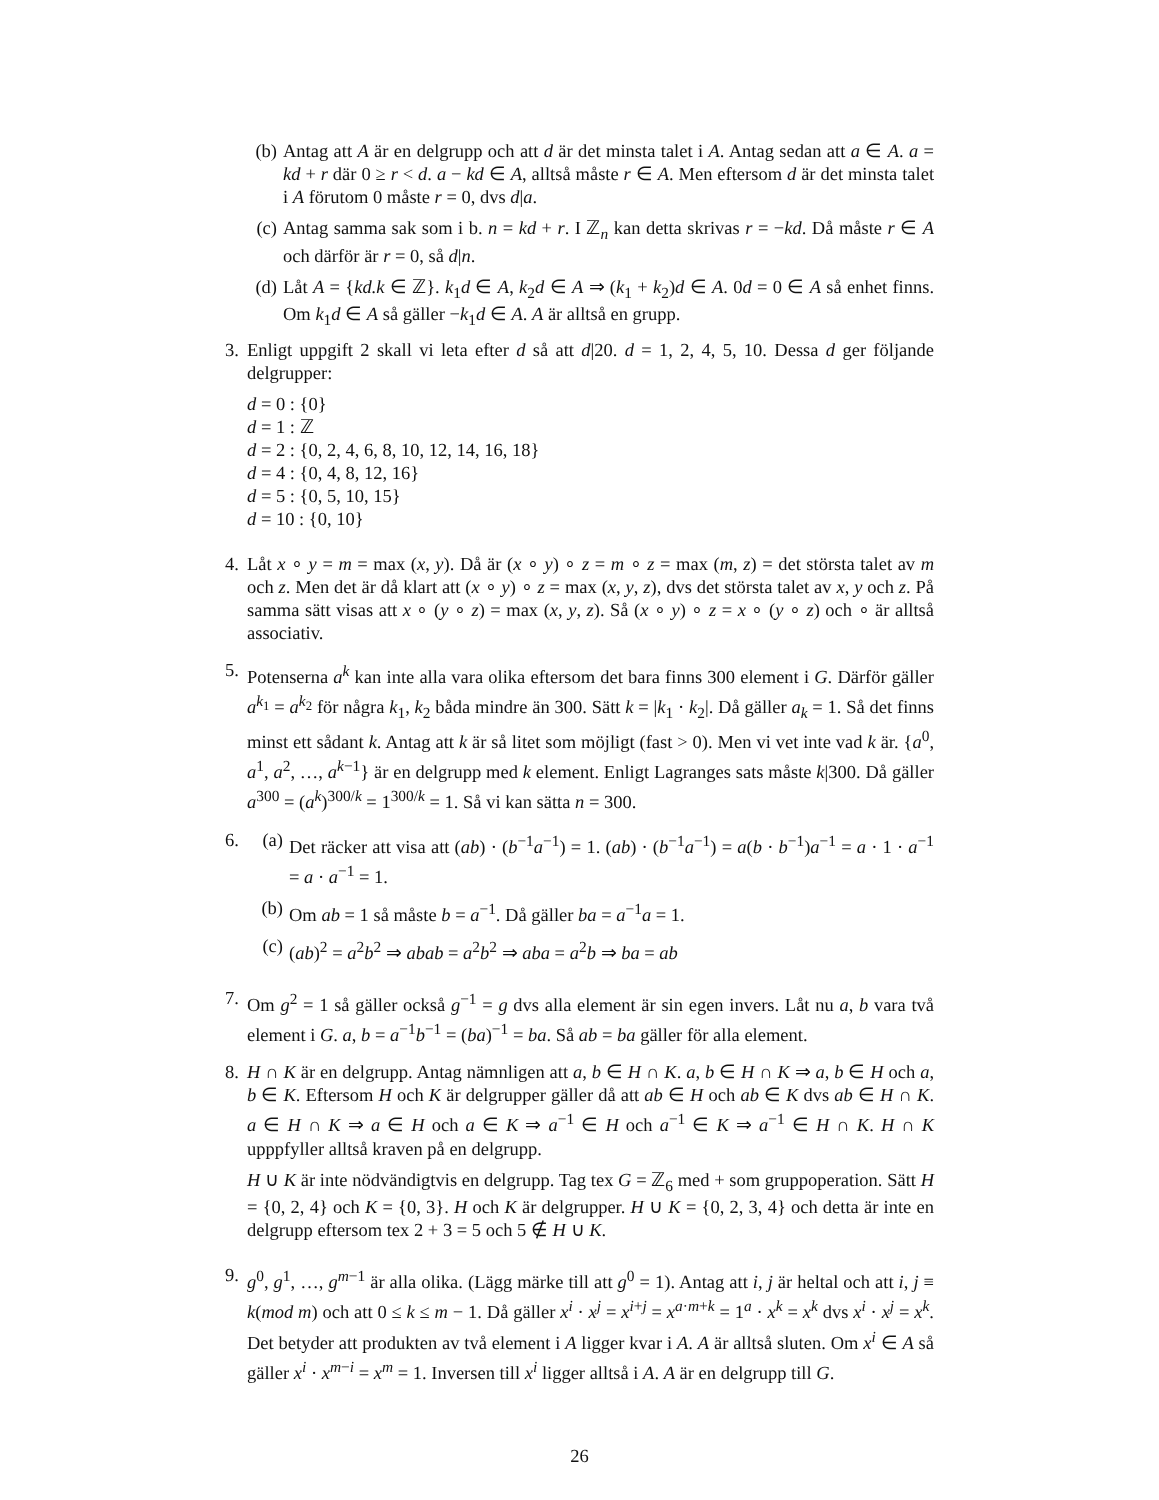(b) Antag att A är en delgrupp och att d är det minsta talet i A. Antag sedan att a ∈ A. a = kd + r där 0 ≥ r < d. a − kd ∈ A, alltså måste r ∈ A. Men eftersom d är det minsta talet i A förutom 0 måste r = 0, dvs d|a.
(c) Antag samma sak som i b. n = kd + r. I ℤ<sub>n</sub> kan detta skrivas r = −kd. Då måste r ∈ A och därför är r = 0, så d|n.
(d) Låt A = {kd.k ∈ ℤ}. k<sub>1</sub>d ∈ A, k<sub>2</sub>d ∈ A ⇒ (k<sub>1</sub> + k<sub>2</sub>)d ∈ A. 0d = 0 ∈ A så enhet finns. Om k<sub>1</sub>d ∈ A så gäller −k<sub>1</sub>d ∈ A. A är alltså en grupp.
3.
Enligt uppgift 2 skall vi leta efter d så att d|20. d = 1, 2, 4, 5, 10. Dessa d ger följande delgrupper:
d = 0 : {0}
d = 1 : ℤ
d = 2 : {0, 2, 4, 6, 8, 10, 12, 14, 16, 18}
d = 4 : {0, 4, 8, 12, 16}
d = 5 : {0, 5, 10, 15}
d = 10 : {0, 10}
4.
Låt x ∘ y = m = max (x, y). Då är (x ∘ y) ∘ z = m ∘ z = max (m, z) = det största talet av m och z. Men det är då klart att (x ∘ y) ∘ z = max (x, y, z), dvs det största talet av x, y och z. På samma sätt visas att x ∘ (y ∘ z) = max (x, y, z). Så (x ∘ y) ∘ z = x ∘ (y ∘ z) och ∘ är alltså associativ.
5.
Potenserna a<sup>k</sup> kan inte alla vara olika eftersom det bara finns 300 element i G. Därför gäller a<sup>k<sub>1</sub></sup> = a<sup>k<sub>2</sub></sup> för några k<sub>1</sub>, k<sub>2</sub> båda mindre än 300. Sätt k = |k<sub>1</sub> · k<sub>2</sub>|. Då gäller a<sub>k</sub> = 1. Så det finns minst ett sådant k. Antag att k är så litet som möjligt (fast > 0). Men vi vet inte vad k är. {a<sup>0</sup>, a<sup>1</sup>, a<sup>2</sup>, …, a<sup>k−1</sup>} är en delgrupp med k element. Enligt Lagranges sats måste k|300. Då gäller a<sup>300</sup> = (a<sup>k</sup>)<sup>300/k</sup> = 1<sup>300/k</sup> = 1. Så vi kan sätta n = 300.
6.
(a) Det räcker att visa att (ab) · (b<sup>−1</sup>a<sup>−1</sup>) = 1. (ab) · (b<sup>−1</sup>a<sup>−1</sup>) = a(b · b<sup>−1</sup>)a<sup>−1</sup> = a · 1 · a<sup>−1</sup> = a · a<sup>−1</sup> = 1.
(b) Om ab = 1 så måste b = a<sup>−1</sup>. Då gäller ba = a<sup>−1</sup>a = 1.
(c) (ab)<sup>2</sup> = a<sup>2</sup>b<sup>2</sup> ⇒ abab = a<sup>2</sup>b<sup>2</sup> ⇒ aba = a<sup>2</sup>b ⇒ ba = ab
7.
Om g<sup>2</sup> = 1 så gäller också g<sup>−1</sup> = g dvs alla element är sin egen invers. Låt nu a, b vara två element i G. a, b = a<sup>−1</sup>b<sup>−1</sup> = (ba)<sup>−1</sup> = ba. Så ab = ba gäller för alla element.
8.
H ∩ K är en delgrupp. Antag nämnligen att a, b ∈ H ∩ K. a, b ∈ H ∩ K ⇒ a, b ∈ H och a, b ∈ K. Eftersom H och K är delgrupper gäller då att ab ∈ H och ab ∈ K dvs ab ∈ H ∩ K. a ∈ H ∩ K ⇒ a ∈ H och a ∈ K ⇒ a<sup>−1</sup> ∈ H och a<sup>−1</sup> ∈ K ⇒ a<sup>−1</sup> ∈ H ∩ K. H ∩ K upppfyller alltså kraven på en delgrupp.
H ∪ K är inte nödvändigtvis en delgrupp. Tag tex G = ℤ<sub>6</sub> med + som gruppoperation. Sätt H = {0, 2, 4} och K = {0, 3}. H och K är delgrupper. H ∪ K = {0, 2, 3, 4} och detta är inte en delgrupp eftersom tex 2 + 3 = 5 och 5 ∉ H ∪ K.
9.
g<sup>0</sup>, g<sup>1</sup>, …, g<sup>m−1</sup> är alla olika. (Lägg märke till att g<sup>0</sup> = 1). Antag att i, j är heltal och att i, j ≡ k(mod m) och att 0 ≤ k ≤ m − 1. Då gäller x<sup>i</sup> · x<sup>j</sup> = x<sup>i+j</sup> = x<sup>a·m+k</sup> = 1<sup>a</sup> · x<sup>k</sup> = x<sup>k</sup> dvs x<sup>i</sup> · x<sup>j</sup> = x<sup>k</sup>. Det betyder att produkten av två element i A ligger kvar i A. A är alltså sluten. Om x<sup>i</sup> ∈ A så gäller x<sup>i</sup> · x<sup>m−i</sup> = x<sup>m</sup> = 1. Inversen till x<sup>i</sup> ligger alltså i A. A är en delgrupp till G.
26